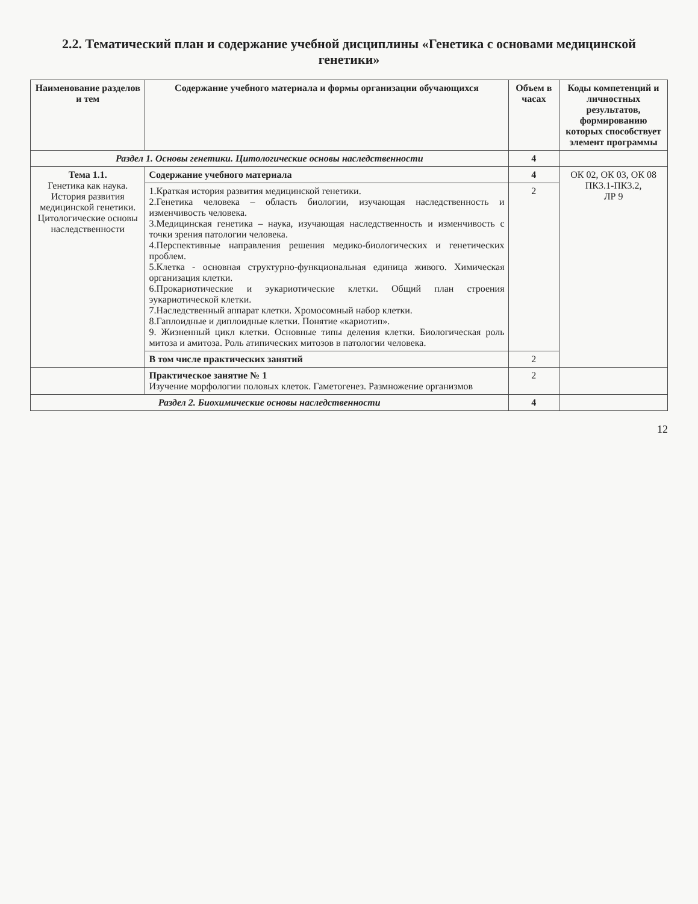2.2. Тематический план и содержание учебной дисциплины «Генетика с основами медицинской генетики»
| Наименование разделов и тем | Содержание учебного материала и формы организации обучающихся | Объем в часах | Коды компетенций и личностных результатов, формированию которых способствует элемент программы |
| --- | --- | --- | --- |
| Раздел 1. Основы генетики. Цитологические основы наследственности | | 4 | |
| Тема 1.1. Генетика как наука. История развития медицинской генетики. Цитологические основы наследственности | Содержание учебного материала | 4 | ОК 02, ОК 03, ОК 08 ПК3.1-ПК3.2, ЛР 9 |
| | 1.Краткая история развития медицинской генетики. 2.Генетика человека – область биологии, изучающая наследственность и изменчивость человека. 3.Медицинская генетика – наука, изучающая наследственность и изменчивость с точки зрения патологии человека. 4.Перспективные направления решения медико-биологических и генетических проблем. 5.Клетка - основная структурно-функциональная единица живого. Химическая организация клетки. 6.Прокариотические и эукариотические клетки. Общий план строения эукариотической клетки. 7.Наследственный аппарат клетки. Хромосомный набор клетки. 8.Гаплоидные и диплоидные клетки. Понятие «кариотип». 9. Жизненный цикл клетки. Основные типы деления клетки. Биологическая роль митоза и амитоза. Роль атипических митозов в патологии человека. | 2 | |
| | В том числе практических занятий | 2 | |
| | Практическое занятие № 1 Изучение морфологии половых клеток. Гаметогенез. Размножение организмов | 2 | |
| Раздел 2. Биохимические основы наследственности | | 4 | |
12